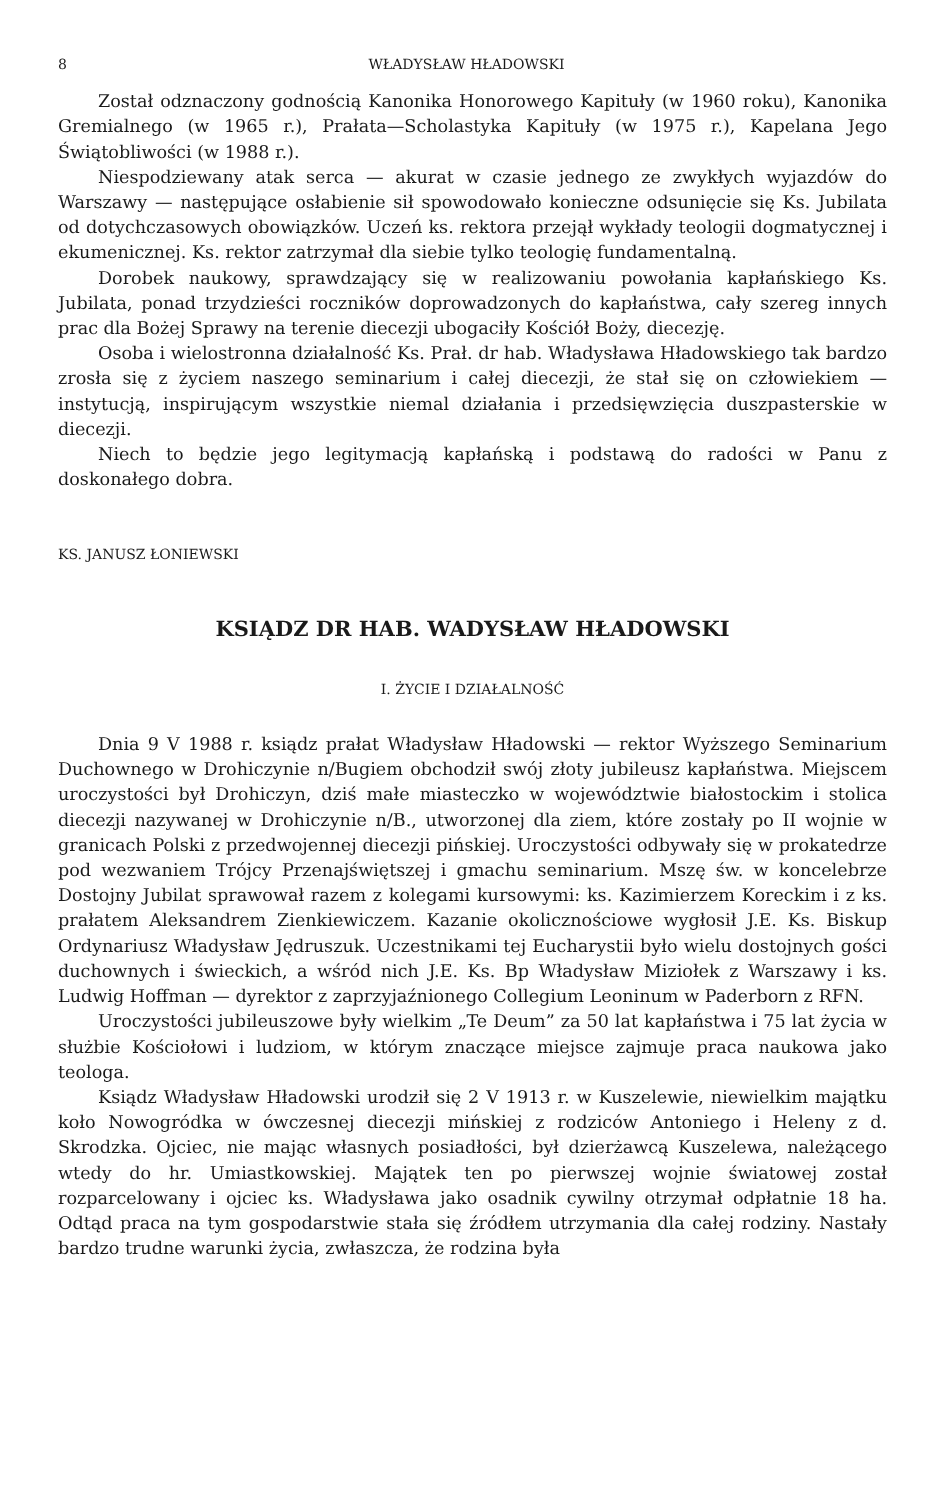8 WŁADYSŁAW HŁADOWSKI
Został odznaczony godnością Kanonika Honorowego Kapituły (w 1960 roku), Kanonika Gremialnego (w 1965 r.), Prałata—Scholastyka Kapituły (w 1975 r.), Kapelana Jego Świątobliwości (w 1988 r.).
Niespodziewany atak serca — akurat w czasie jednego ze zwykłych wyjazdów do Warszawy — następujące osłabienie sił spowodowało konieczne odsunięcie się Ks. Jubilata od dotychczasowych obowiązków. Uczeń ks. rektora przejął wykłady teologii dogmatycznej i ekumenicznej. Ks. rektor zatrzymał dla siebie tylko teologię fundamentalną.
Dorobek naukowy, sprawdzający się w realizowaniu powołania kapłańskiego Ks. Jubilata, ponad trzydzieści roczników doprowadzonych do kapłaństwa, cały szereg innych prac dla Bożej Sprawy na terenie diecezji ubogaciły Kościół Boży, diecezję.
Osoba i wielostronna działalność Ks. Prał. dr hab. Władysława Hładowskiego tak bardzo zrosła się z życiem naszego seminarium i całej diecezji, że stał się on człowiekiem — instytucją, inspirującym wszystkie niemal działania i przedsięwzięcia duszpasterskie w diecezji.
Niech to będzie jego legitymacją kapłańską i podstawą do radości w Panu z doskonałego dobra.
KS. JANUSZ ŁONIEWSKI
KSIĄDZ DR HAB. WADYSŁAW HŁADOWSKI
I. ŻYCIE I DZIAŁALNOŚĆ
Dnia 9 V 1988 r. ksiądz prałat Władysław Hładowski — rektor Wyższego Seminarium Duchownego w Drohiczynie n/Bugiem obchodził swój złoty jubileusz kapłaństwa. Miejscem uroczystości był Drohiczyn, dziś małe miasteczko w województwie białostockim i stolica diecezji nazywanej w Drohiczynie n/B., utworzonej dla ziem, które zostały po II wojnie w granicach Polski z przedwojennej diecezji pińskiej. Uroczystości odbywały się w prokatedrze pod wezwaniem Trójcy Przenajświętszej i gmachu seminarium. Mszę św. w koncelebrze Dostojny Jubilat sprawował razem z kolegami kursowymi: ks. Kazimierzem Koreckim i z ks. prałatem Aleksandrem Zienkiewiczem. Kazanie okolicznościowe wygłosił J.E. Ks. Biskup Ordynariusz Władysław Jędruszuk. Uczestnikami tej Eucharystii było wielu dostojnych gości duchownych i świeckich, a wśród nich J.E. Ks. Bp Władysław Miziołek z Warszawy i ks. Ludwig Hoffman — dyrektor z zaprzyjaźnionego Collegium Leoninum w Paderborn z RFN.
Uroczystości jubileuszowe były wielkim „Te Deum” za 50 lat kapłaństwa i 75 lat życia w służbie Kościołowi i ludziom, w którym znaczące miejsce zajmuje praca naukowa jako teologa.
Ksiądz Władysław Hładowski urodził się 2 V 1913 r. w Kuszelewie, niewielkim majątku koło Nowogródka w ówczesnej diecezji mińskiej z rodziców Antoniego i Heleny z d. Skrodzka. Ojciec, nie mając własnych posiadłości, był dzierżawcą Kuszelewa, należącego wtedy do hr. Umiastkowskiej. Majątek ten po pierwszej wojnie światowej został rozparcelowany i ojciec ks. Władysława jako osadnik cywilny otrzymał odpłatnie 18 ha. Odtąd praca na tym gospodarstwie stała się źródłem utrzymania dla całej rodziny. Nastały bardzo trudne warunki życia, zwłaszcza, że rodzina była